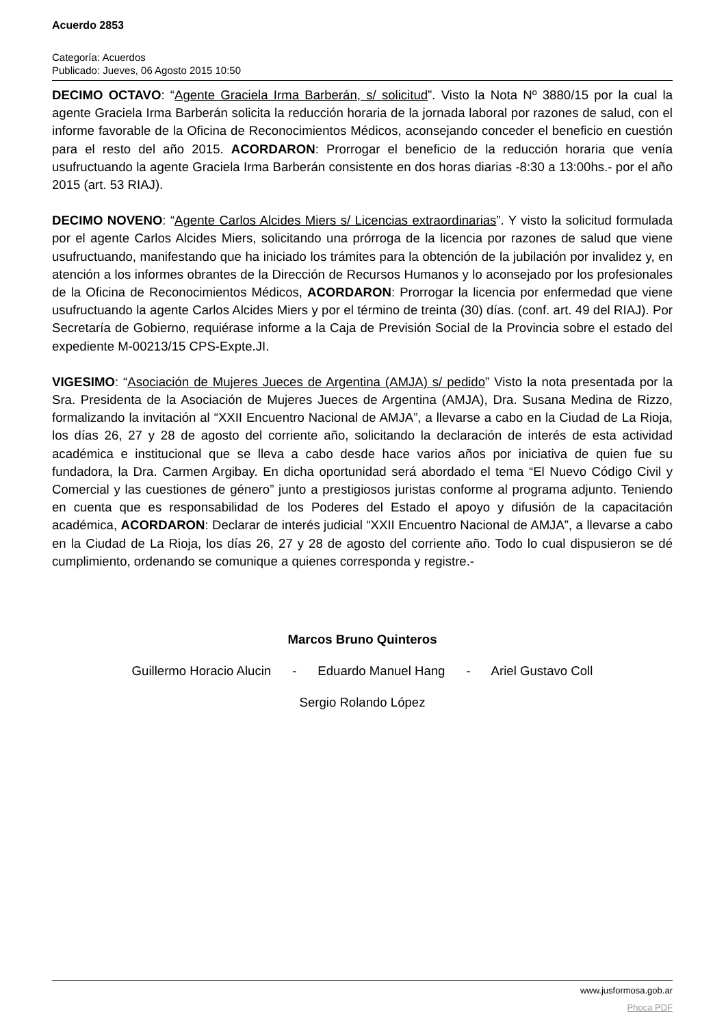Acuerdo 2853
Categoría: Acuerdos
Publicado: Jueves, 06 Agosto 2015 10:50
DECIMO OCTAVO: “Agente Graciela Irma Barberán, s/ solicitud”. Visto la Nota Nº 3880/15 por la cual la agente Graciela Irma Barberán solicita la reducción horaria de la jornada laboral por razones de salud, con el informe favorable de la Oficina de Reconocimientos Médicos, aconsejando conceder el beneficio en cuestión para el resto del año 2015. ACORDARON: Prorrogar el beneficio de la reducción horaria que venía usufructuando la agente Graciela Irma Barberán consistente en dos horas diarias -8:30 a 13:00hs.- por el año 2015 (art. 53 RIAJ).
DECIMO NOVENO: “Agente Carlos Alcides Miers s/ Licencias extraordinarias”. Y visto la solicitud formulada por el agente Carlos Alcides Miers, solicitando una prórroga de la licencia por razones de salud que viene usufructuando, manifestando que ha iniciado los trámites para la obtención de la jubilación por invalidez y, en atención a los informes obrantes de la Dirección de Recursos Humanos y lo aconsejado por los profesionales de la Oficina de Reconocimientos Médicos, ACORDARON: Prorrogar la licencia por enfermedad que viene usufructuando la agente Carlos Alcides Miers y por el término de treinta (30) días. (conf. art. 49 del RIAJ). Por Secretaría de Gobierno, requiérase informe a la Caja de Previsión Social de la Provincia sobre el estado del expediente M-00213/15 CPS-Expte.JI.
VIGESIMO: “Asociación de Mujeres Jueces de Argentina (AMJA) s/ pedido” Visto la nota presentada por la Sra. Presidenta de la Asociación de Mujeres Jueces de Argentina (AMJA), Dra. Susana Medina de Rizzo, formalizando la invitación al “XXII Encuentro Nacional de AMJA”, a llevarse a cabo en la Ciudad de La Rioja, los días 26, 27 y 28 de agosto del corriente año, solicitando la declaración de interés de esta actividad académica e institucional que se lleva a cabo desde hace varios años por iniciativa de quien fue su fundadora, la Dra. Carmen Argibay. En dicha oportunidad será abordado el tema “El Nuevo Código Civil y Comercial y las cuestiones de género” junto a prestigiosos juristas conforme al programa adjunto. Teniendo en cuenta que es responsabilidad de los Poderes del Estado el apoyo y difusión de la capacitación académica, ACORDARON: Declarar de interés judicial “XXII Encuentro Nacional de AMJA”, a llevarse a cabo en la Ciudad de La Rioja, los días 26, 27 y 28 de agosto del corriente año. Todo lo cual dispusieron se dé cumplimiento, ordenando se comunique a quienes corresponda y registre.-
Marcos Bruno Quinteros
Guillermo Horacio Alucin - Eduardo Manuel Hang - Ariel Gustavo Coll
Sergio Rolando López
www.jusformosa.gob.ar
Phoca PDF